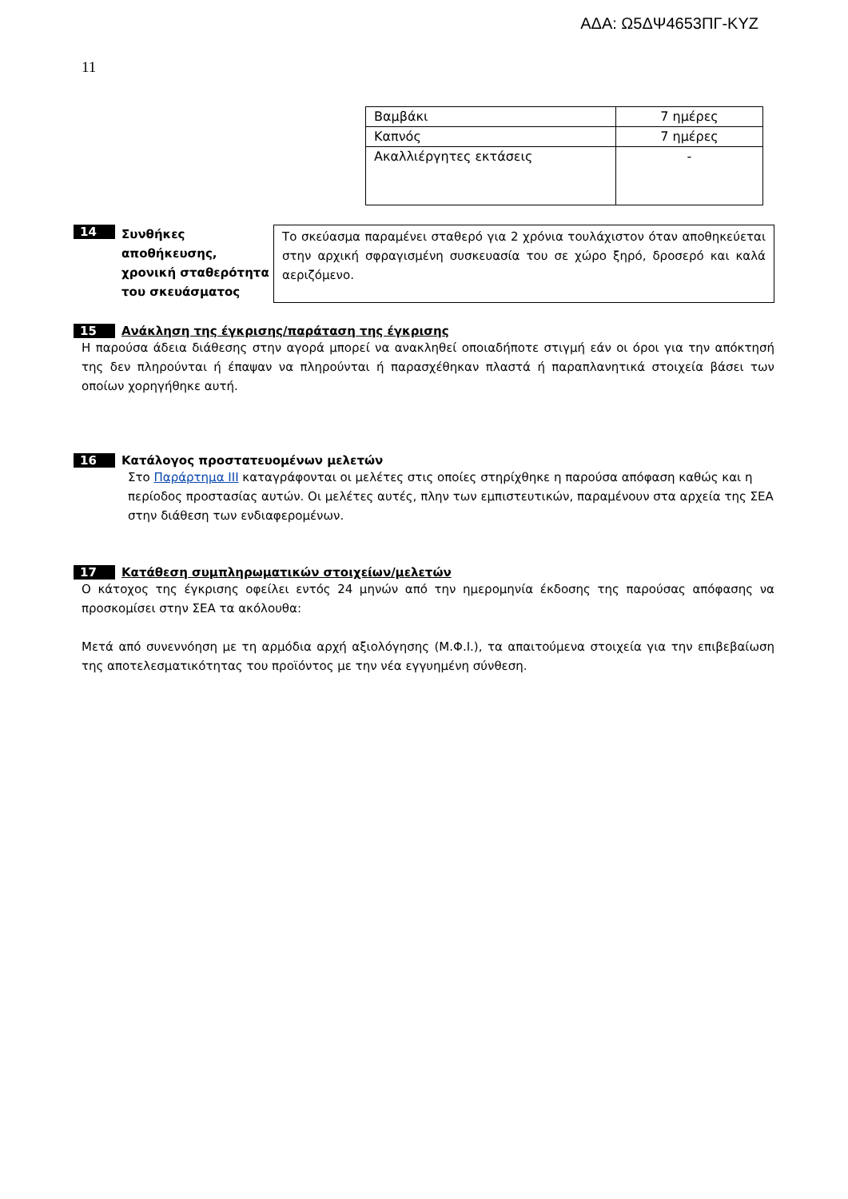ΑΔΑ: Ω5ΔΨ4653ΠΓ-ΚΥΖ
11
| Βαμβάκι | 7 ημέρες |
| Καπνός | 7 ημέρες |
| Ακαλλιέργητες εκτάσεις | - |
14
Συνθήκες αποθήκευσης, χρονική σταθερότητα του σκευάσματος
Το σκεύασμα παραμένει σταθερό για 2 χρόνια τουλάχιστον όταν αποθηκεύεται στην αρχική σφραγισμένη συσκευασία του σε χώρο ξηρό, δροσερό και καλά αεριζόμενο.
15 Ανάκληση της έγκρισης/παράταση της έγκρισης
Η παρούσα άδεια διάθεσης στην αγορά μπορεί να ανακληθεί οποιαδήποτε στιγμή εάν οι όροι για την απόκτησή της δεν πληρούνται ή έπαψαν να πληρούνται ή παρασχέθηκαν πλαστά ή παραπλανητικά στοιχεία βάσει των οποίων χορηγήθηκε αυτή.
16 Κατάλογος προστατευομένων μελετών
Στο Παράρτημα ΙΙΙ καταγράφονται οι μελέτες στις οποίες στηρίχθηκε η παρούσα απόφαση καθώς και η περίοδος προστασίας αυτών. Οι μελέτες αυτές, πλην των εμπιστευτικών, παραμένουν στα αρχεία της ΣΕΑ στην διάθεση των ενδιαφερομένων.
17 Κατάθεση συμπληρωματικών στοιχείων/μελετών
Ο κάτοχος της έγκρισης οφείλει εντός 24 μηνών από την ημερομηνία έκδοσης της παρούσας απόφασης να προσκομίσει στην ΣΕΑ τα ακόλουθα:
Μετά από συνεννόηση με τη αρμόδια αρχή αξιολόγησης (Μ.Φ.Ι.), τα απαιτούμενα στοιχεία για την επιβεβαίωση της αποτελεσματικότητας του προϊόντος με την νέα εγγυημένη σύνθεση.